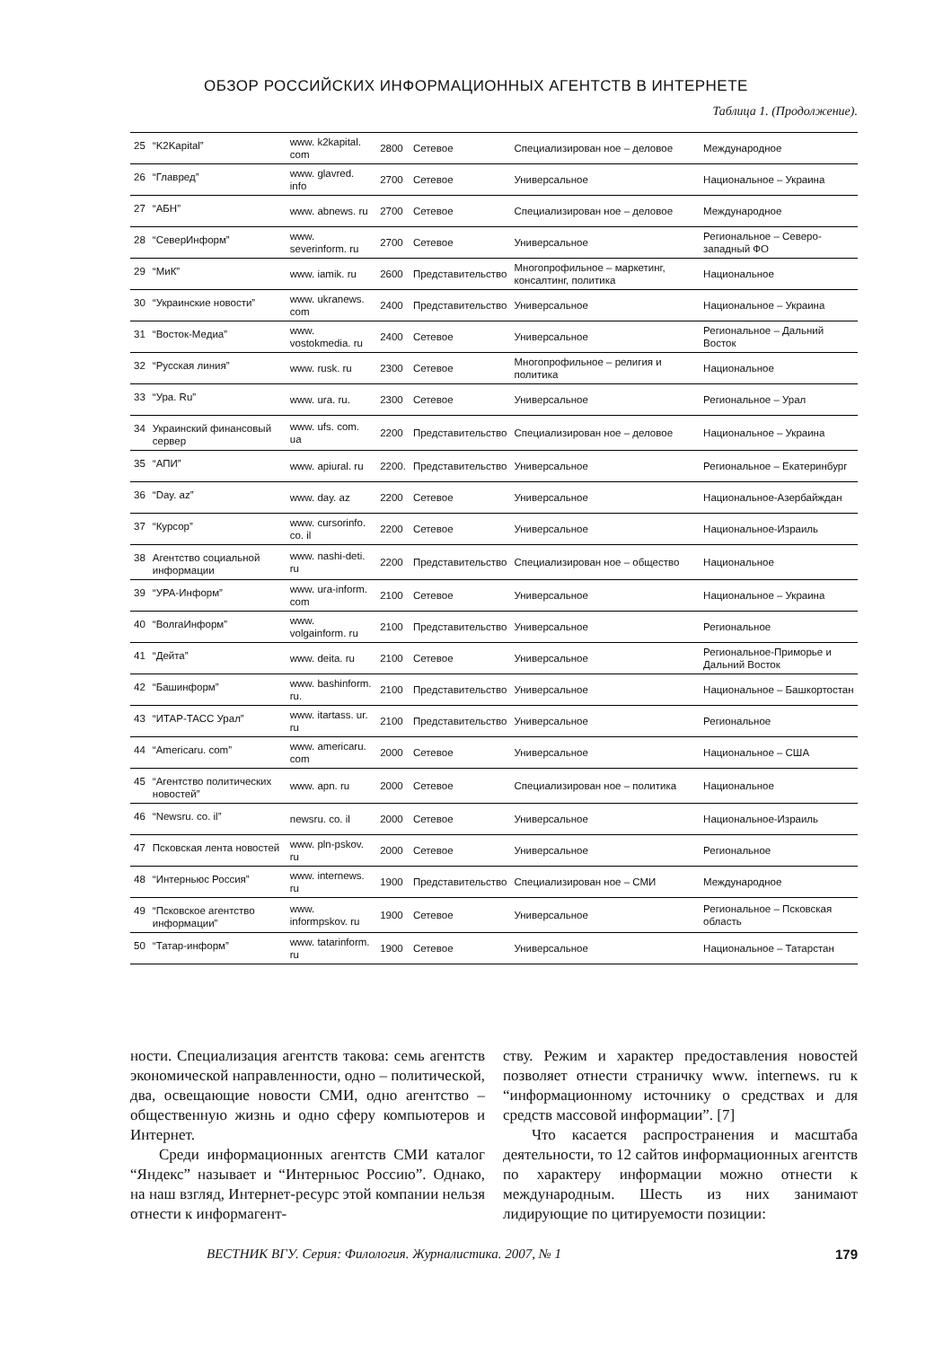ОБЗОР РОССИЙСКИХ ИНФОРМАЦИОННЫХ АГЕНТСТВ В ИНТЕРНЕТЕ
Таблица 1. (Продолжение).
| 25 | “K2Kapital” | www. k2kapital. com | 2800 | Сетевое | Специализирован ное – деловое | Международное |
| 26 | “Главред” | www. glavred. info | 2700 | Сетевое | Универсальное | Национальное – Украина |
| 27 | “АБН” | www. abnews. ru | 2700 | Сетевое | Специализирован ное – деловое | Международное |
| 28 | “СеверИнформ” | www. severinform. ru | 2700 | Сетевое | Универсальное | Региональное – Северо-западный ФО |
| 29 | “МиК” | www. iamik. ru | 2600 | Представительство | Многопрофильное – маркетинг, консалтинг, политика | Национальное |
| 30 | “Украинские новости” | www. ukranews. com | 2400 | Представительство | Универсальное | Национальное – Украина |
| 31 | “Восток-Медиа” | www. vostokmedia. ru | 2400 | Сетевое | Универсальное | Региональное – Дальний Восток |
| 32 | “Русская линия” | www. rusk. ru | 2300 | Сетевое | Многопрофильное – религия и политика | Национальное |
| 33 | “Ура. Ru” | www. ura. ru. | 2300 | Сетевое | Универсальное | Региональное – Урал |
| 34 | Украинский финансовый сервер | www. ufs. com. ua | 2200 | Представительство | Специализирован ное – деловое | Национальное – Украина |
| 35 | “АПИ” | www. apiural. ru | 2200. | Представительство | Универсальное | Региональное – Екатеринбург |
| 36 | “Day. az” | www. day. az | 2200 | Сетевое | Универсальное | Национальное-Азербайждан |
| 37 | “Курсор” | www. cursorinfo. co. il | 2200 | Сетевое | Универсальное | Национальное-Израиль |
| 38 | Агентство социальной информации | www. nashi-deti. ru | 2200 | Представительство | Специализирован ное – общество | Национальное |
| 39 | “УРА-Информ” | www. ura-inform. com | 2100 | Сетевое | Универсальное | Национальное – Украина |
| 40 | “ВолгаИнформ” | www. volgainform. ru | 2100 | Представительство | Универсальное | Региональное |
| 41 | “Дейта” | www. deita. ru | 2100 | Сетевое | Универсальное | Региональное-Приморье и Дальний Восток |
| 42 | “Башинформ” | www. bashinform. ru. | 2100 | Представительство | Универсальное | Национальное – Башкортостан |
| 43 | “ИТАР-ТАСС Урал” | www. itartass. ur. ru | 2100 | Представительство | Универсальное | Региональное |
| 44 | “Americaru. com” | www. americaru. com | 2000 | Сетевое | Универсальное | Национальное – США |
| 45 | “Агентство политических новостей” | www. apn. ru | 2000 | Сетевое | Специализирован ное – политика | Национальное |
| 46 | “Newsru. co. il” | newsru. co. il | 2000 | Сетевое | Универсальное | Национальное-Израиль |
| 47 | Псковская лента новостей | www. pln-pskov. ru | 2000 | Сетевое | Универсальное | Региональное |
| 48 | “Интерньюс Россия” | www. internews. ru | 1900 | Представительство | Специализирован ное – СМИ | Международное |
| 49 | “Псковское агентство информации” | www. informpskov. ru | 1900 | Сетевое | Универсальное | Региональное – Псковская область |
| 50 | “Татар-информ” | www. tatarinform. ru | 1900 | Сетевое | Универсальное | Национальное – Татарстан |
ности. Специализация агентств такова: семь агентств экономической направленности, одно – политической, два, освещающие новости СМИ, одно агентство – общественную жизнь и одно сферу компьютеров и Интернет.
Среди информационных агентств СМИ каталог “Яндекс” называет и “Интерньюс Россию”. Однако, на наш взгляд, Интернет-ресурс этой компании нельзя отнести к информагент-
ству. Режим и характер предоставления новостей позволяет отнести страничку www. internews. ru к “информационному источнику о средствах и для средств массовой информации”. [7]
Что касается распространения и масштаба деятельности, то 12 сайтов информационных агентств по характеру информации можно отнести к международным. Шесть из них занимают лидирующие по цитируемости позиции:
ВЕСТНИК ВГУ. Серия: Филология. Журналистика. 2007, № 1 179